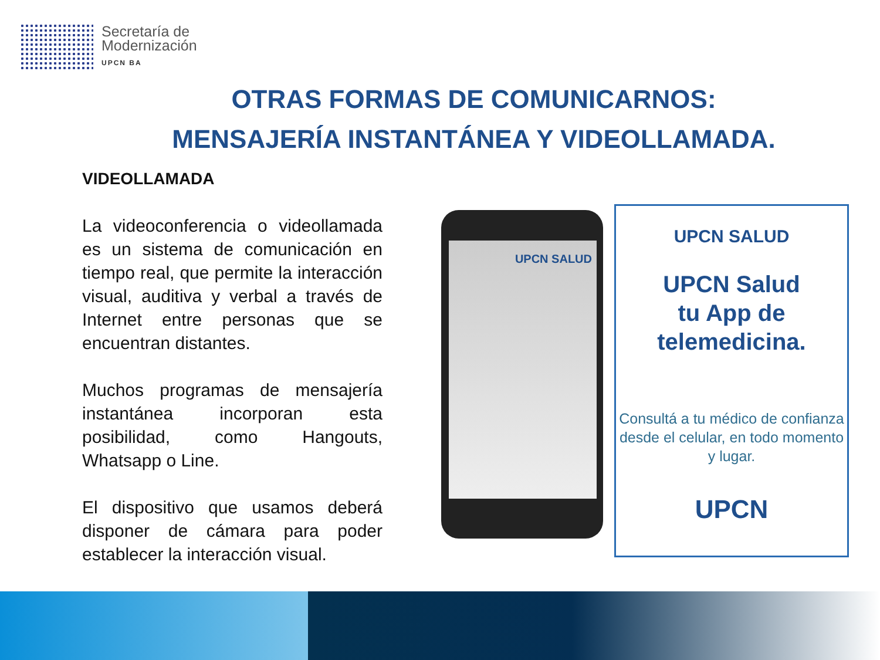Secretaría de
Modernización
UPCN BA
OTRAS FORMAS DE COMUNICARNOS:
MENSAJERÍA INSTANTÁNEA Y VIDEOLLAMADA.
VIDEOLLAMADA
La videoconferencia o videollamada es un sistema de comunicación en tiempo real, que permite la interacción visual, auditiva y verbal a través de Internet entre personas que se encuentran distantes.
Muchos programas de mensajería instantánea incorporan esta posibilidad, como Hangouts, Whatsapp o Line.
El dispositivo que usamos deberá disponer de cámara para poder establecer la interacción visual.
UPCN SALUD
UPCN SALUD
UPCN Salud
tu App de
telemedicina.
Consultá a tu médico de confianza desde el celular, en todo momento y lugar.
UPCN